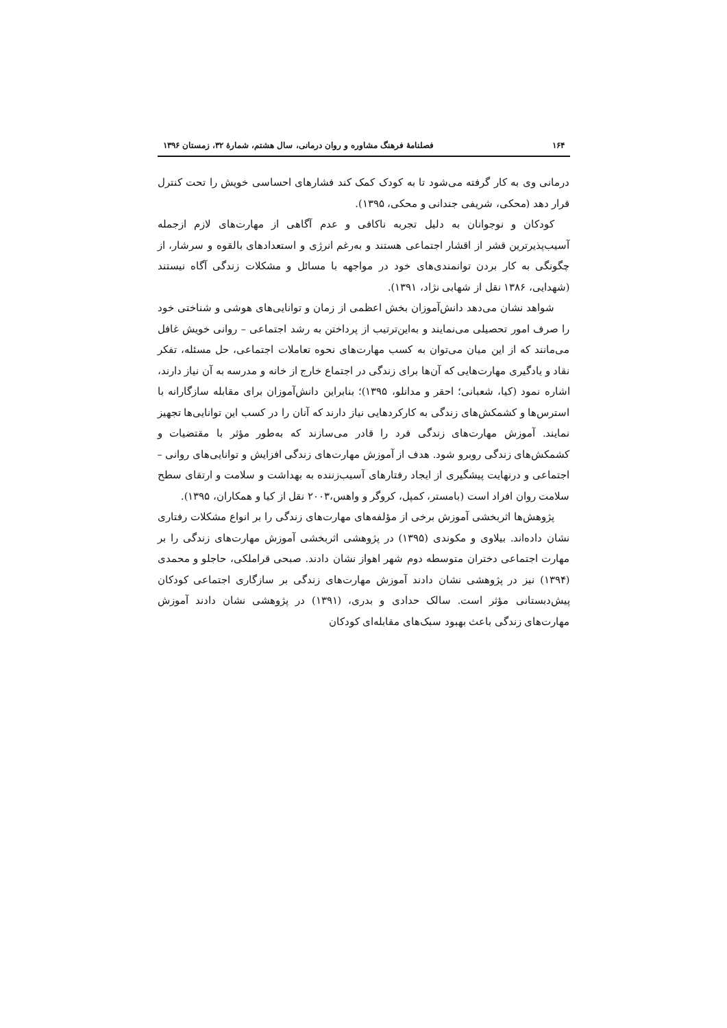۱۶۴ فصلنامهٔ فرهنگ مشاوره و روان درمانی، سال هشتم، شمارهٔ ۳۲، زمستان ۱۳۹۶
درمانی وی به کار گرفته می‌شود تا به کودک کمک کند فشارهای احساسی خویش را تحت کنترل قرار دهد (محکی، شریفی جندانی و محکی، ۱۳۹۵).
کودکان و نوجوانان به دلیل تجربه ناکافی و عدم آگاهی از مهارت‌های لازم ازجمله آسیب‌پذیرترین قشر از اقشار اجتماعی هستند و به‌رغم انرژی و استعدادهای بالقوه و سرشار، از چگونگی به کار بردن توانمندی‌های خود در مواجهه با مسائل و مشکلات زندگی آگاه نیستند (شهدایی، ۱۳۸۶ نقل از شهابی نژاد، ۱۳۹۱).
شواهد نشان می‌دهد دانش‌آموزان بخش اعظمی از زمان و توانایی‌های هوشی و شناختی خود را صرف امور تحصیلی می‌نمایند و به‌این‌ترتیب از پرداختن به رشد اجتماعی – روانی خویش غافل می‌مانند که از این میان می‌توان به کسب مهارت‌های نحوه تعاملات اجتماعی، حل مسئله، تفکر نقاد و یادگیری مهارت‌هایی که آن‌ها برای زندگی در اجتماع خارج از خانه و مدرسه به آن نیاز دارند، اشاره نمود (کیا، شعبانی؛ احقر و مدانلو، ۱۳۹۵)؛ بنابراین دانش‌آموزان برای مقابله سازگارانه با استرس‌ها و کشمکش‌های زندگی به کارکردهایی نیاز دارند که آنان را در کسب این توانایی‌ها تجهیز نمایند. آموزش مهارت‌های زندگی فرد را قادر می‌سازند که به‌طور مؤثر با مقتضیات و کشمکش‌های زندگی روبرو شود. هدف از آموزش مهارت‌های زندگی افزایش و توانایی‌های روانی – اجتماعی و درنهایت پیشگیری از ایجاد رفتارهای آسیب‌زننده به بهداشت و سلامت و ارتقای سطح سلامت روان افراد است (بامستر، کمپل، کروگر و واهس،۲۰۰۳ نقل از کیا و همکاران، ۱۳۹۵).
پژوهش‌ها اثربخشی آموزش برخی از مؤلفه‌های مهارت‌های زندگی را بر انواع مشکلات رفتاری نشان داده‌اند. بیلاوی و مکوندی (۱۳۹۵) در پژوهشی اثربخشی آموزش مهارت‌های زندگی را بر مهارت اجتماعی دختران متوسطه دوم شهر اهواز نشان دادند. صبحی قراملکی، حاجلو و محمدی (۱۳۹۴) نیز در پژوهشی نشان دادند آموزش مهارت‌های زندگی بر سازگاری اجتماعی کودکان پیش‌دبستانی مؤثر است. سالک حدادی و بدری، (۱۳۹۱) در پژوهشی نشان دادند آموزش مهارت‌های زندگی باعث بهبود سبک‌های مقابله‌ای کودکان